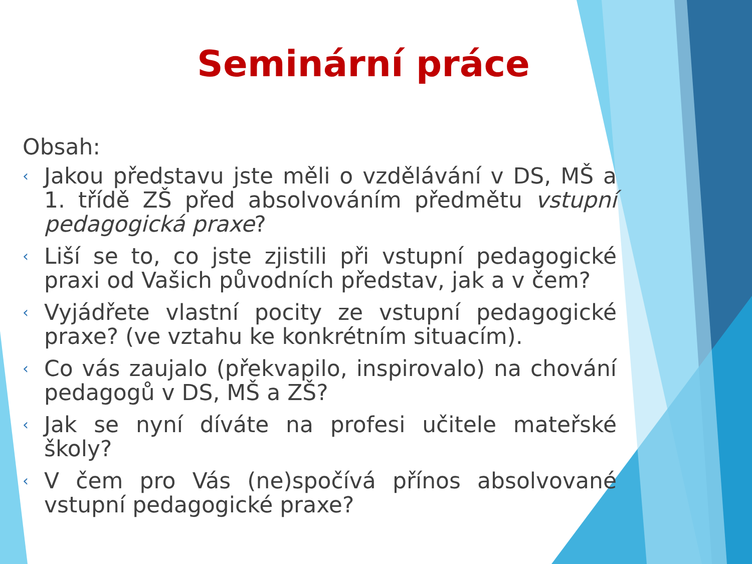Seminární práce
Obsah:
‹ Jakou představu jste měli o vzdělávání v DS, MŠ a 1. třídě ZŠ před absolvováním předmětu vstupní pedagogická praxe?
‹ Liší se to, co jste zjistili při vstupní pedagogické praxi od Vašich původních představ, jak a v čem?
‹ Vyjádřete vlastní pocity ze vstupní pedagogické praxe? (ve vztahu ke konkrétním situacím).
‹ Co vás zaujalo (překvapilo, inspirovalo) na chování pedagogů v DS, MŠ a ZŠ?
‹ Jak se nyní díváte na profesi učitele mateřské školy?
‹ V čem pro Vás (ne)spočívá přínos absolvované vstupní pedagogické praxe?